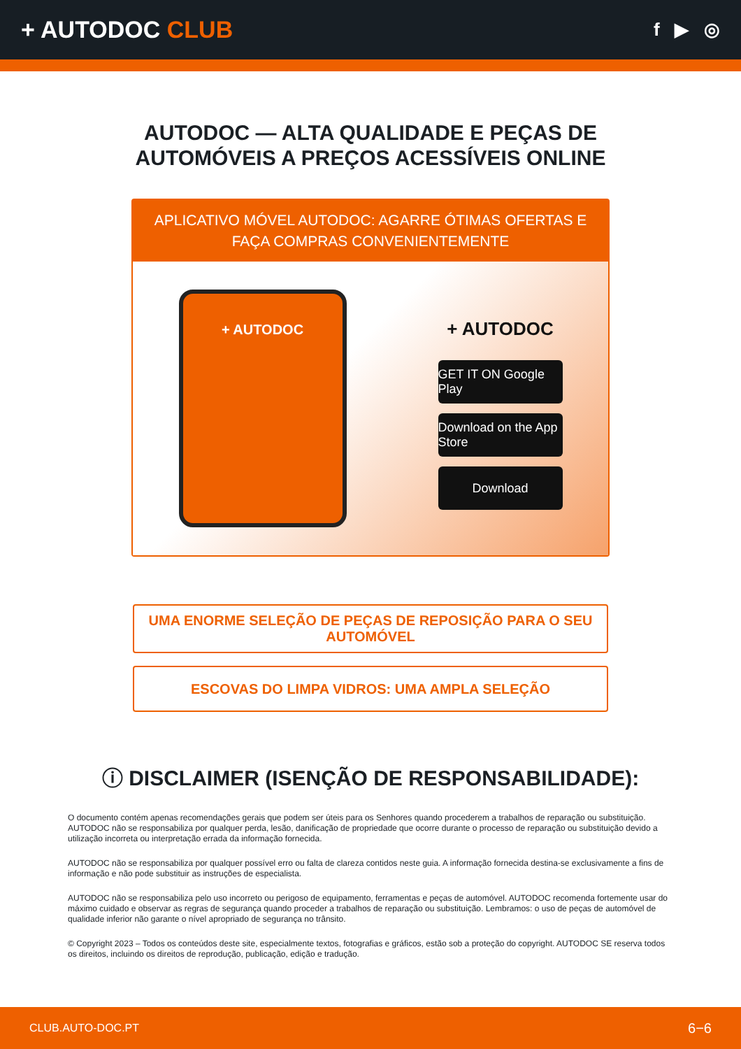+ AUTODOC CLUB
f ▶ ◎
AUTODOC — ALTA QUALIDADE E PEÇAS DE
AUTOMÓVEIS A PREÇOS ACESSÍVEIS ONLINE
APLICATIVO MÓVEL AUTODOC: AGARRE ÓTIMAS OFERTAS E FAÇA COMPRAS CONVENIENTEMENTE
+ AUTODOC
+ AUTODOC
GET IT ON Google Play
Download on the App Store
Download
UMA ENORME SELEÇÃO DE PEÇAS DE REPOSIÇÃO PARA O SEU AUTOMÓVEL
ESCOVAS DO LIMPA VIDROS: UMA AMPLA SELEÇÃO
ⓘ DISCLAIMER (ISENÇÃO DE RESPONSABILIDADE):
O documento contém apenas recomendações gerais que podem ser úteis para os Senhores quando procederem a trabalhos de reparação ou substituição. AUTODOC não se responsabiliza por qualquer perda, lesão, danificação de propriedade que ocorre durante o processo de reparação ou substituição devido a utilização incorreta ou interpretação errada da informação fornecida.
AUTODOC não se responsabiliza por qualquer possível erro ou falta de clareza contidos neste guia. A informação fornecida destina-se exclusivamente a fins de informação e não pode substituir as instruções de especialista.
AUTODOC não se responsabiliza pelo uso incorreto ou perigoso de equipamento, ferramentas e peças de automóvel. AUTODOC recomenda fortemente usar do máximo cuidado e observar as regras de segurança quando proceder a trabalhos de reparação ou substituição. Lembramos: o uso de peças de automóvel de qualidade inferior não garante o nível apropriado de segurança no trânsito.
© Copyright 2023 – Todos os conteúdos deste site, especialmente textos, fotografias e gráficos, estão sob a proteção do copyright. AUTODOC SE reserva todos os direitos, incluindo os direitos de reprodução, publicação, edição e tradução.
CLUB.AUTO-DOC.PT 6−6